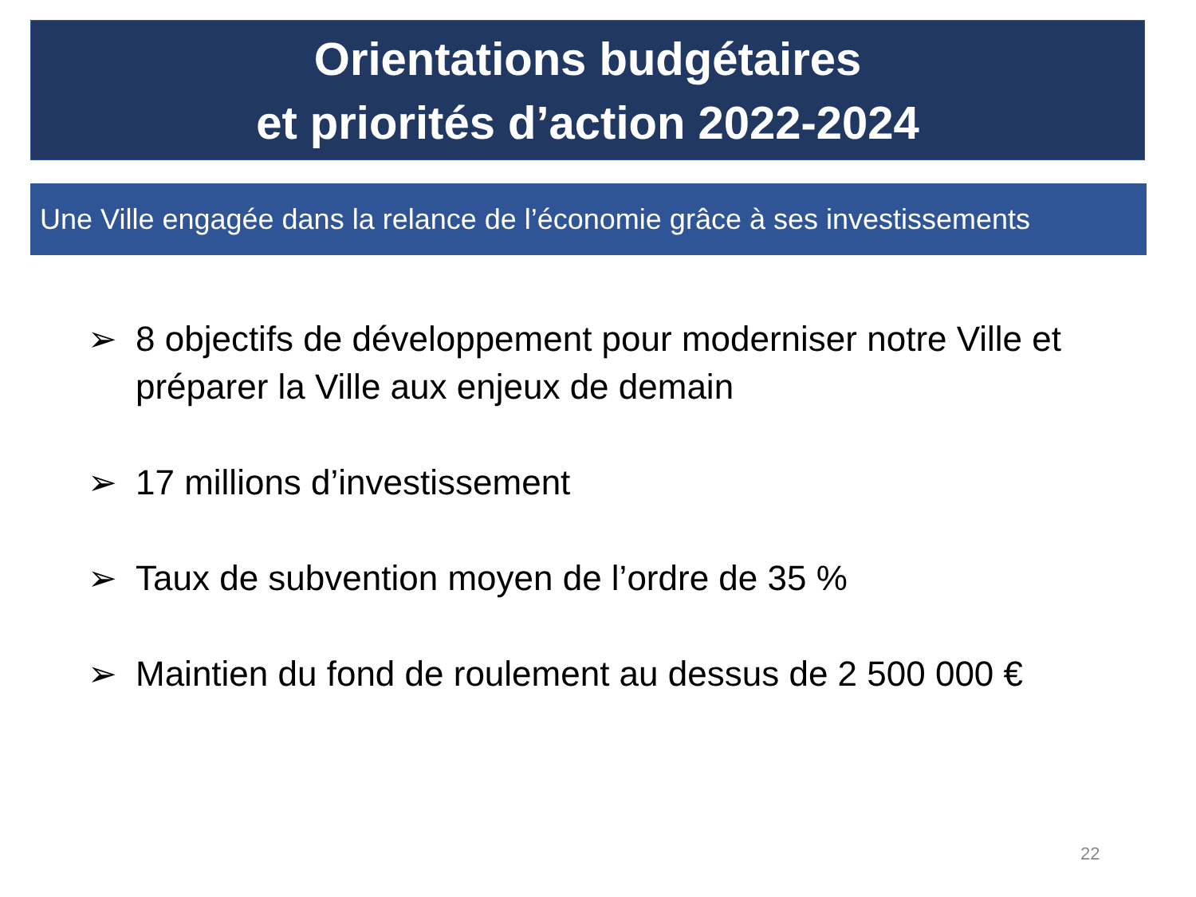Orientations budgétaires
et priorités d’action 2022-2024
Une Ville engagée dans la relance de l’économie grâce à ses investissements
➢ 8 objectifs de développement pour moderniser notre Ville et préparer la Ville aux enjeux de demain
➢ 17 millions d’investissement
➢ Taux de subvention moyen de l’ordre de 35 %
➢ Maintien du fond de roulement au dessus de 2 500 000 €
22